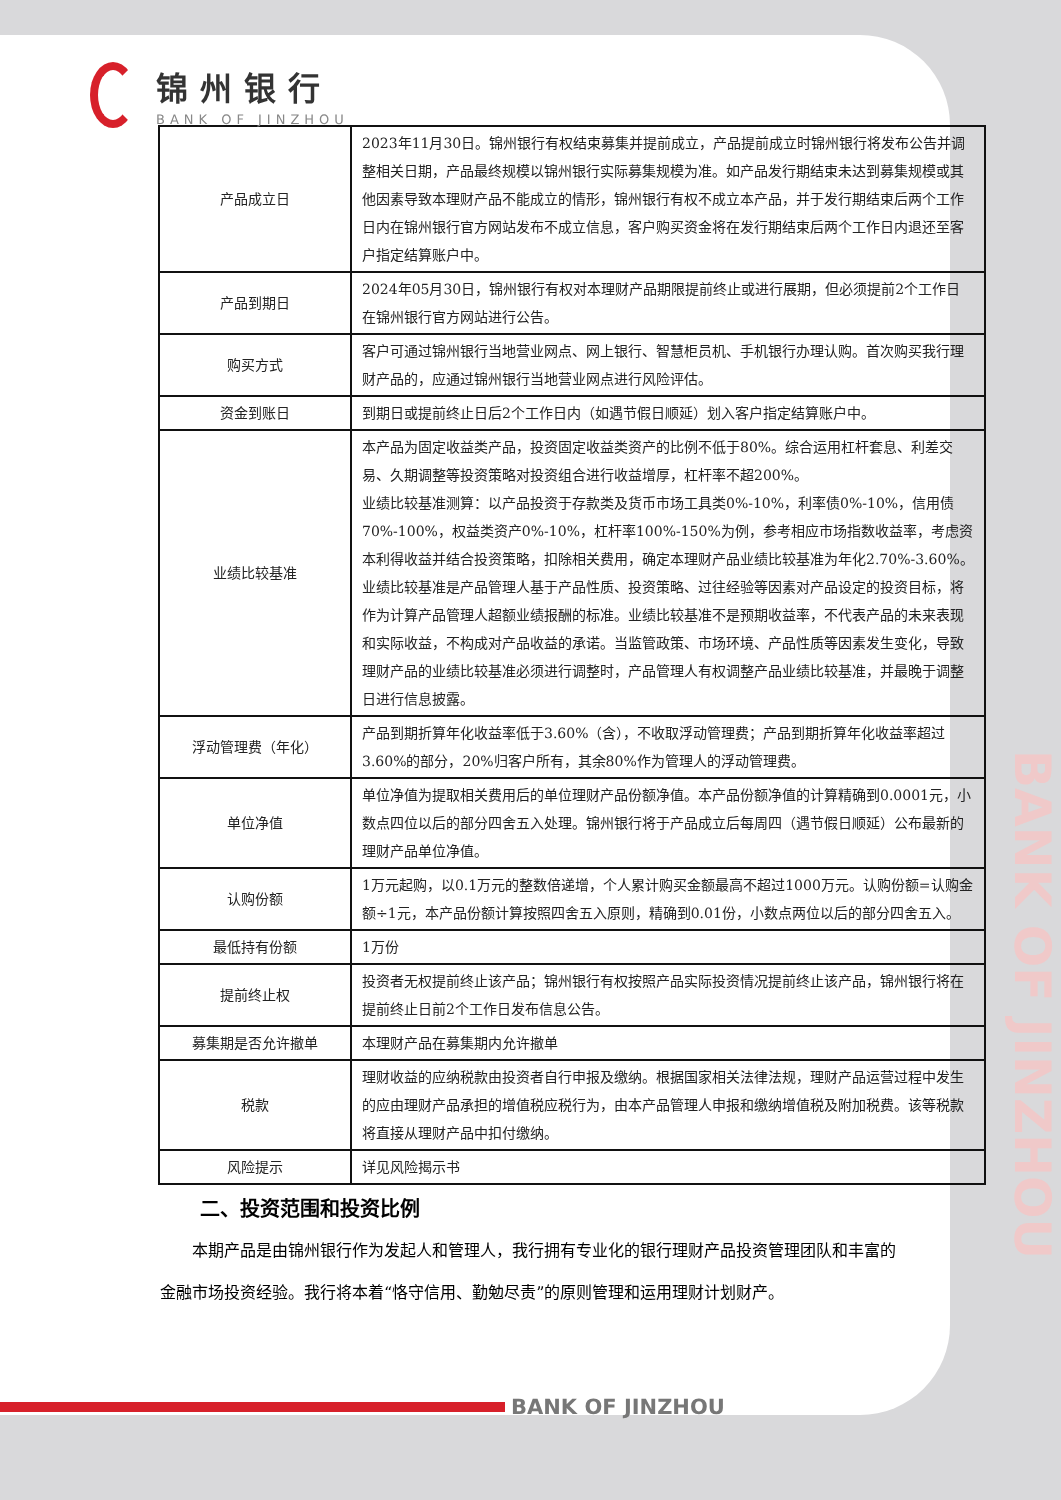BANK OF JINZHOU
锦州银行
BANK OF JINZHOU
| 产品成立日 | 2023年11月30日。锦州银行有权结束募集并提前成立，产品提前成立时锦州银行将发布公告并调整相关日期，产品最终规模以锦州银行实际募集规模为准。如产品发行期结束未达到募集规模或其他因素导致本理财产品不能成立的情形，锦州银行有权不成立本产品，并于发行期结束后两个工作日内在锦州银行官方网站发布不成立信息，客户购买资金将在发行期结束后两个工作日内退还至客户指定结算账户中。 |
| 产品到期日 | 2024年05月30日，锦州银行有权对本理财产品期限提前终止或进行展期，但必须提前2个工作日在锦州银行官方网站进行公告。 |
| 购买方式 | 客户可通过锦州银行当地营业网点、网上银行、智慧柜员机、手机银行办理认购。首次购买我行理财产品的，应通过锦州银行当地营业网点进行风险评估。 |
| 资金到账日 | 到期日或提前终止日后2个工作日内（如遇节假日顺延）划入客户指定结算账户中。 |
| 业绩比较基准 | 本产品为固定收益类产品，投资固定收益类资产的比例不低于80%。综合运用杠杆套息、利差交易、久期调整等投资策略对投资组合进行收益增厚，杠杆率不超200%。 业绩比较基准测算：以产品投资于存款类及货币市场工具类0%-10%，利率债0%-10%，信用债70%-100%，权益类资产0%-10%，杠杆率100%-150%为例，参考相应市场指数收益率，考虑资本利得收益并结合投资策略，扣除相关费用，确定本理财产品业绩比较基准为年化2.70%-3.60%。 业绩比较基准是产品管理人基于产品性质、投资策略、过往经验等因素对产品设定的投资目标，将作为计算产品管理人超额业绩报酬的标准。业绩比较基准不是预期收益率，不代表产品的未来表现和实际收益，不构成对产品收益的承诺。当监管政策、市场环境、产品性质等因素发生变化，导致理财产品的业绩比较基准必须进行调整时，产品管理人有权调整产品业绩比较基准，并最晚于调整日进行信息披露。 |
| 浮动管理费（年化） | 产品到期折算年化收益率低于3.60%（含），不收取浮动管理费；产品到期折算年化收益率超过3.60%的部分，20%归客户所有，其余80%作为管理人的浮动管理费。 |
| 单位净值 | 单位净值为提取相关费用后的单位理财产品份额净值。本产品份额净值的计算精确到0.0001元，小数点四位以后的部分四舍五入处理。锦州银行将于产品成立后每周四（遇节假日顺延）公布最新的理财产品单位净值。 |
| 认购份额 | 1万元起购，以0.1万元的整数倍递增，个人累计购买金额最高不超过1000万元。认购份额=认购金额÷1元，本产品份额计算按照四舍五入原则，精确到0.01份，小数点两位以后的部分四舍五入。 |
| 最低持有份额 | 1万份 |
| 提前终止权 | 投资者无权提前终止该产品；锦州银行有权按照产品实际投资情况提前终止该产品，锦州银行将在提前终止日前2个工作日发布信息公告。 |
| 募集期是否允许撤单 | 本理财产品在募集期内允许撤单 |
| 税款 | 理财收益的应纳税款由投资者自行申报及缴纳。根据国家相关法律法规，理财产品运营过程中发生的应由理财产品承担的增值税应税行为，由本产品管理人申报和缴纳增值税及附加税费。该等税款将直接从理财产品中扣付缴纳。 |
| 风险提示 | 详见风险揭示书 |
二、投资范围和投资比例
本期产品是由锦州银行作为发起人和管理人，我行拥有专业化的银行理财产品投资管理团队和丰富的金融市场投资经验。我行将本着“恪守信用、勤勉尽责”的原则管理和运用理财计划财产。
BANK OF JINZHOU